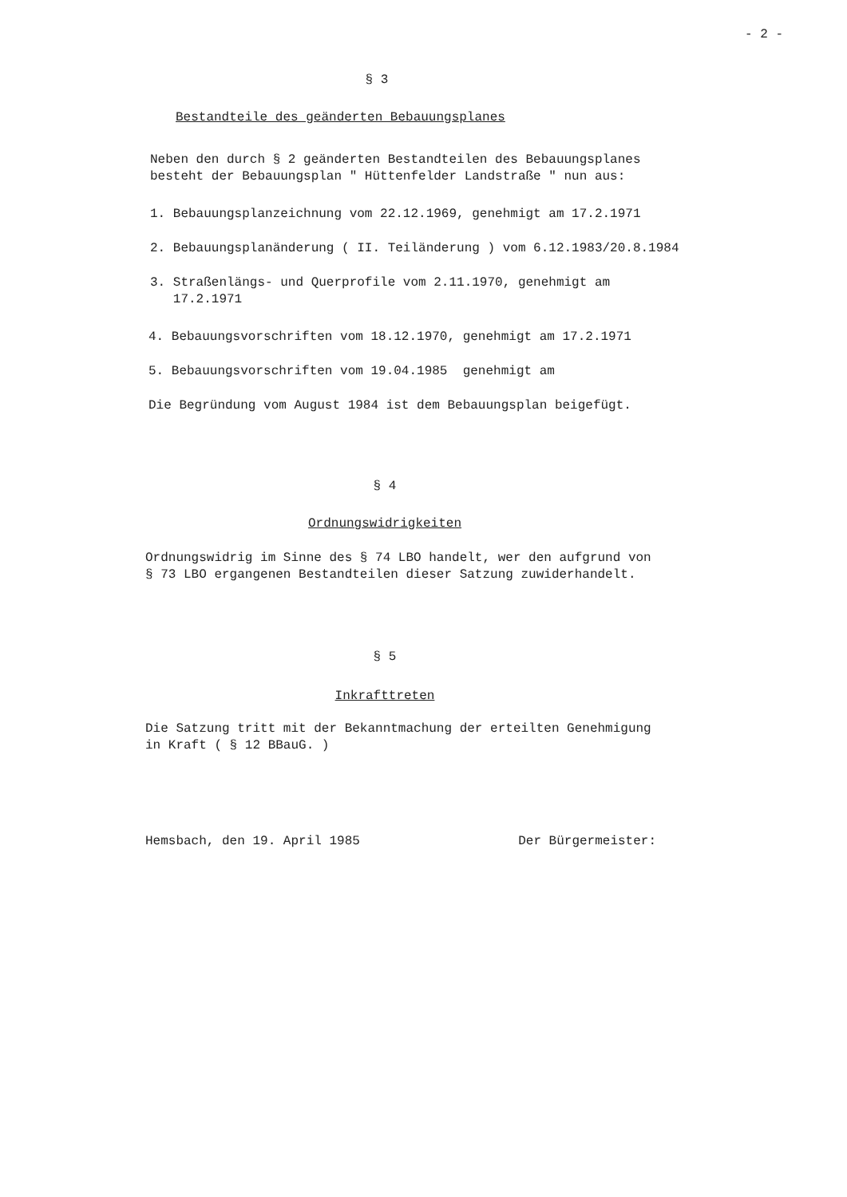- 2 -
§ 3
Bestandteile des geänderten Bebauungsplanes
Neben den durch § 2 geänderten Bestandteilen des Bebauungsplanes
besteht der Bebauungsplan " Hüttenfelder Landstraße " nun aus:
1. Bebauungsplanzeichnung vom 22.12.1969, genehmigt am 17.2.1971
2. Bebauungsplanänderung ( II. Teiländerung ) vom 6.12.1983/20.8.1984
3. Straßenlängs- und Querprofile vom 2.11.1970, genehmigt am
17.2.1971
4. Bebauungsvorschriften vom 18.12.1970, genehmigt am 17.2.1971
5. Bebauungsvorschriften vom 19.04.1985 genehmigt am
Die Begründung vom August 1984 ist dem Bebauungsplan beigefügt.
§ 4
Ordnungswidrigkeiten
Ordnungswidrig im Sinne des § 74 LBO handelt, wer den aufgrund von
§ 73 LBO ergangenen Bestandteilen dieser Satzung zuwiderhandelt.
§ 5
Inkrafttreten
Die Satzung tritt mit der Bekanntmachung der erteilten Genehmigung
in Kraft ( § 12 BBauG. )
Hemsbach, den 19. April 1985 Der Bürgermeister: